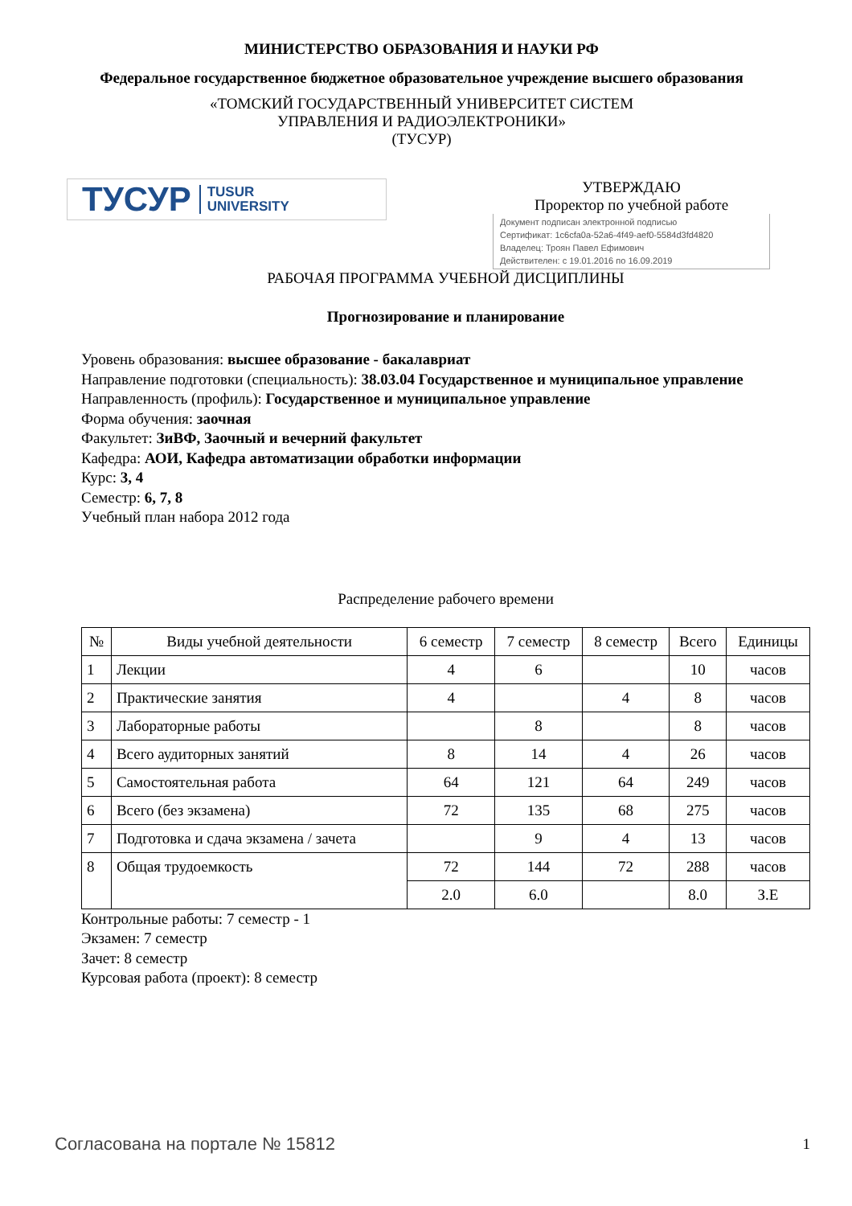МИНИСТЕРСТВО ОБРАЗОВАНИЯ И НАУКИ РФ
Федеральное государственное бюджетное образовательное учреждение высшего образования
«ТОМСКИЙ ГОСУДАРСТВЕННЫЙ УНИВЕРСИТЕТ СИСТЕМ
УПРАВЛЕНИЯ И РАДИОЭЛЕКТРОНИКИ»
(ТУСУР)
ТУСУР TUSUR
UNIVERSITY
УТВЕРЖДАЮ
Проректор по учебной работе
Документ подписан электронной подписью
Сертификат: 1c6cfa0a-52a6-4f49-aef0-5584d3fd4820
Владелец: Троян Павел Ефимович
Действителен: с 19.01.2016 по 16.09.2019
РАБОЧАЯ ПРОГРАММА УЧЕБНОЙ ДИСЦИПЛИНЫ
Прогнозирование и планирование
Уровень образования: высшее образование - бакалавриат
Направление подготовки (специальность): 38.03.04 Государственное и муниципальное управление
Направленность (профиль): Государственное и муниципальное управление
Форма обучения: заочная
Факультет: ЗиВФ, Заочный и вечерний факультет
Кафедра: АОИ, Кафедра автоматизации обработки информации
Курс: 3, 4
Семестр: 6, 7, 8
Учебный план набора 2012 года
Распределение рабочего времени
| № | Виды учебной деятельности | 6 семестр | 7 семестр | 8 семестр | Всего | Единицы |
| --- | --- | --- | --- | --- | --- | --- |
| 1 | Лекции | 4 | 6 | | 10 | часов |
| 2 | Практические занятия | 4 | | 4 | 8 | часов |
| 3 | Лабораторные работы | | 8 | | 8 | часов |
| 4 | Всего аудиторных занятий | 8 | 14 | 4 | 26 | часов |
| 5 | Самостоятельная работа | 64 | 121 | 64 | 249 | часов |
| 6 | Всего (без экзамена) | 72 | 135 | 68 | 275 | часов |
| 7 | Подготовка и сдача экзамена / зачета | | 9 | 4 | 13 | часов |
| 8 | Общая трудоемкость | 72 | 144 | 72 | 288 | часов |
| | | 2.0 | 6.0 | | 8.0 | З.Е |
Контрольные работы: 7 семестр - 1
Экзамен: 7 семестр
Зачет: 8 семестр
Курсовая работа (проект): 8 семестр
Согласована на портале № 15812 1